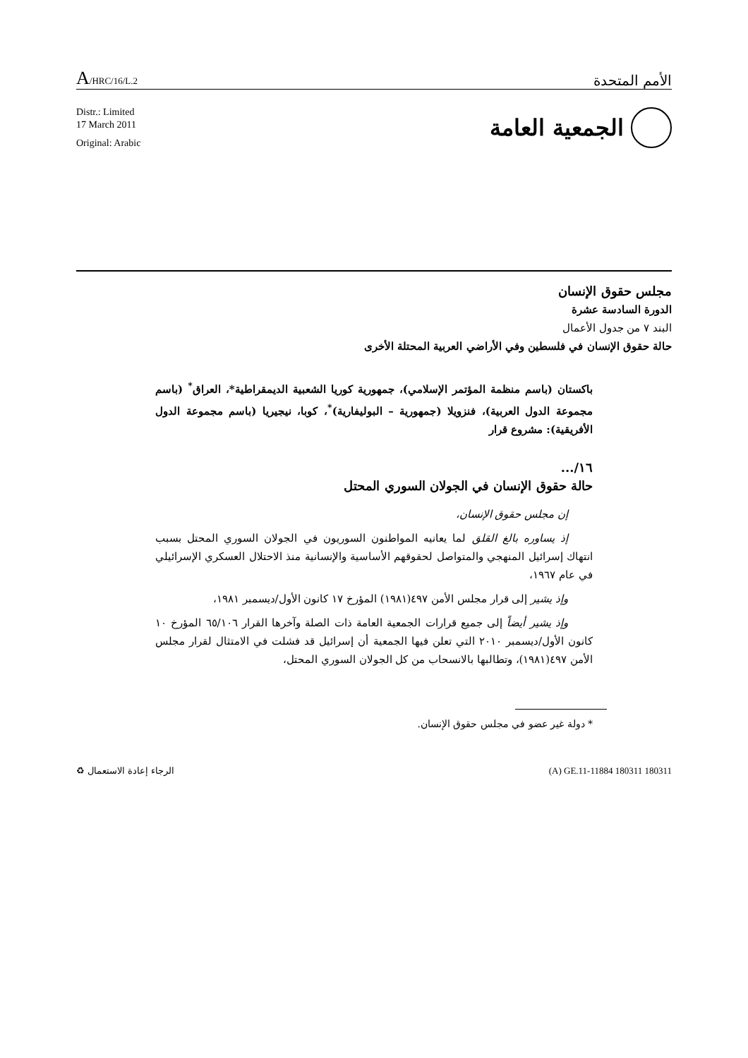A/HRC/16/L.2
الأمم المتحدة
Distr.: Limited
17 March 2011
Original: Arabic
الجمعية العامة
مجلس حقوق الإنسان
الدورة السادسة عشرة
البند ٧ من جدول الأعمال
حالة حقوق الإنسان في فلسطين وفي الأراضي العربية المحتلة الأخرى
باكستان (باسم منظمة المؤتمر الإسلامي)، جمهورية كوريا الشعبية الديمقراطية*، العراق<sup>*</sup> (باسم مجموعة الدول العربية)، فنزويلا (جمهورية – البوليفارية)<sup>*</sup>، كوبا، نيجيريا (باسم مجموعة الدول الأفريقية): مشروع قرار
١٦/...
حالة حقوق الإنسان في الجولان السوري المحتل
إن مجلس حقوق الإنسان،
إذ يساوره بالغ القلق لما يعانيه المواطنون السوريون في الجولان السوري المحتل بسبب انتهاك إسرائيل المنهجي والمتواصل لحقوقهم الأساسية والإنسانية منذ الاحتلال العسكري الإسرائيلي في عام ١٩٦٧،
وإذ يشير إلى قرار مجلس الأمن ٤٩٧(١٩٨١) المؤرخ ١٧ كانون الأول/ديسمبر ١٩٨١،
وإذ يشير أيضاً إلى جميع قرارات الجمعية العامة ذات الصلة وآخرها القرار ٦٥/١٠٦ المؤرخ ١٠ كانون الأول/ديسمبر ٢٠١٠ التي تعلن فيها الجمعية أن إسرائيل قد فشلت في الامتثال لقرار مجلس الأمن ٤٩٧(١٩٨١)، وتطالبها بالانسحاب من كل الجولان السوري المحتل،
* دولة غير عضو في مجلس حقوق الإنسان.
الرجاء إعادة الاستعمال ♻ (A) GE.11-11884 180311 180311